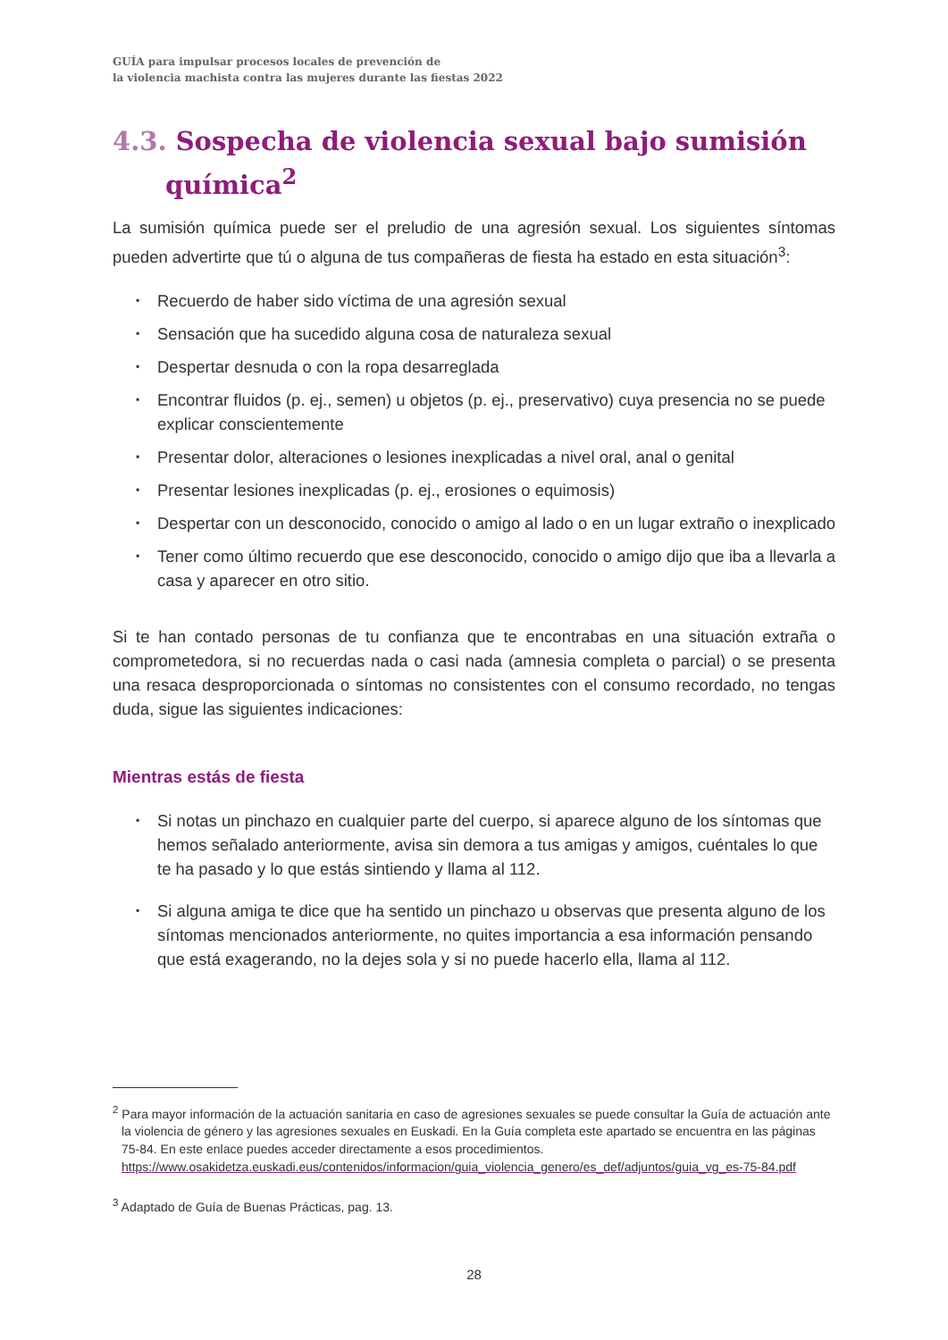GUÍA para impulsar procesos locales de prevención de
la violencia machista contra las mujeres durante las fiestas 2022
4.3. Sospecha de violencia sexual bajo sumisión química<sup>2</sup>
La sumisión química puede ser el preludio de una agresión sexual. Los siguientes síntomas pueden advertirte que tú o alguna de tus compañeras de fiesta ha estado en esta situación<sup>3</sup>:
▪ Recuerdo de haber sido víctima de una agresión sexual
▪ Sensación que ha sucedido alguna cosa de naturaleza sexual
▪ Despertar desnuda o con la ropa desarreglada
▪ Encontrar fluidos (p. ej., semen) u objetos (p. ej., preservativo) cuya presencia no se puede explicar conscientemente
▪ Presentar dolor, alteraciones o lesiones inexplicadas a nivel oral, anal o genital
▪ Presentar lesiones inexplicadas (p. ej., erosiones o equimosis)
▪ Despertar con un desconocido, conocido o amigo al lado o en un lugar extraño o inexplicado
▪ Tener como último recuerdo que ese desconocido, conocido o amigo dijo que iba a llevarla a casa y aparecer en otro sitio.
Si te han contado personas de tu confianza que te encontrabas en una situación extraña o comprometedora, si no recuerdas nada o casi nada (amnesia completa o parcial) o se presenta una resaca desproporcionada o síntomas no consistentes con el consumo recordado, no tengas duda, sigue las siguientes indicaciones:
Mientras estás de fiesta
▪ Si notas un pinchazo en cualquier parte del cuerpo, si aparece alguno de los síntomas que hemos señalado anteriormente, avisa sin demora a tus amigas y amigos, cuéntales lo que te ha pasado y lo que estás sintiendo y llama al 112.
▪ Si alguna amiga te dice que ha sentido un pinchazo u observas que presenta alguno de los síntomas mencionados anteriormente, no quites importancia a esa información pensando que está exagerando, no la dejes sola y si no puede hacerlo ella, llama al 112.
<sup>2</sup> Para mayor información de la actuación sanitaria en caso de agresiones sexuales se puede consultar la Guía de actuación ante la violencia de género y las agresiones sexuales en Euskadi. En la Guía completa este apartado se encuentra en las páginas 75-84. En este enlace puedes acceder directamente a esos procedimientos.
https://www.osakidetza.euskadi.eus/contenidos/informacion/guia_violencia_genero/es_def/adjuntos/guia_vg_es-75-84.pdf
<sup>3</sup> Adaptado de Guía de Buenas Prácticas, pag. 13.
28